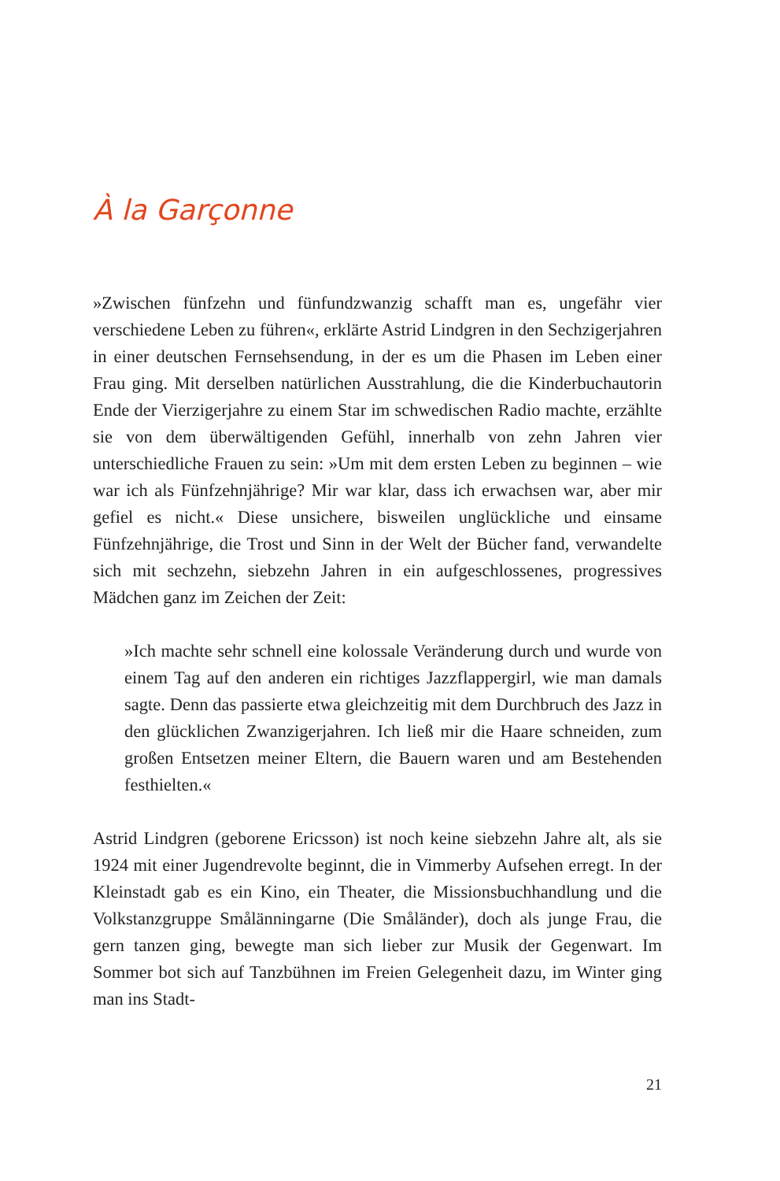À la Garçonne
»Zwischen fünfzehn und fünfundzwanzig schafft man es, ungefähr vier verschiedene Leben zu führen«, erklärte Astrid Lindgren in den Sechzigerjahren in einer deutschen Fernsehsendung, in der es um die Phasen im Leben einer Frau ging. Mit derselben natürlichen Ausstrahlung, die die Kinderbuchautorin Ende der Vierzigerjahre zu einem Star im schwedischen Radio machte, erzählte sie von dem überwältigenden Gefühl, innerhalb von zehn Jahren vier unterschiedliche Frauen zu sein: »Um mit dem ersten Leben zu beginnen – wie war ich als Fünfzehnjährige? Mir war klar, dass ich erwachsen war, aber mir gefiel es nicht.« Diese unsichere, bisweilen unglückliche und einsame Fünfzehnjährige, die Trost und Sinn in der Welt der Bücher fand, verwandelte sich mit sechzehn, siebzehn Jahren in ein aufgeschlossenes, progressives Mädchen ganz im Zeichen der Zeit:
»Ich machte sehr schnell eine kolossale Veränderung durch und wurde von einem Tag auf den anderen ein richtiges Jazzflappergirl, wie man damals sagte. Denn das passierte etwa gleichzeitig mit dem Durchbruch des Jazz in den glücklichen Zwanzigerjahren. Ich ließ mir die Haare schneiden, zum großen Entsetzen meiner Eltern, die Bauern waren und am Bestehenden festhielten.«
Astrid Lindgren (geborene Ericsson) ist noch keine siebzehn Jahre alt, als sie 1924 mit einer Jugendrevolte beginnt, die in Vimmerby Aufsehen erregt. In der Kleinstadt gab es ein Kino, ein Theater, die Missionsbuchhandlung und die Volkstanzgruppe Smålänningarne (Die Småländer), doch als junge Frau, die gern tanzen ging, bewegte man sich lieber zur Musik der Gegenwart. Im Sommer bot sich auf Tanzbühnen im Freien Gelegenheit dazu, im Winter ging man ins Stadt-
21